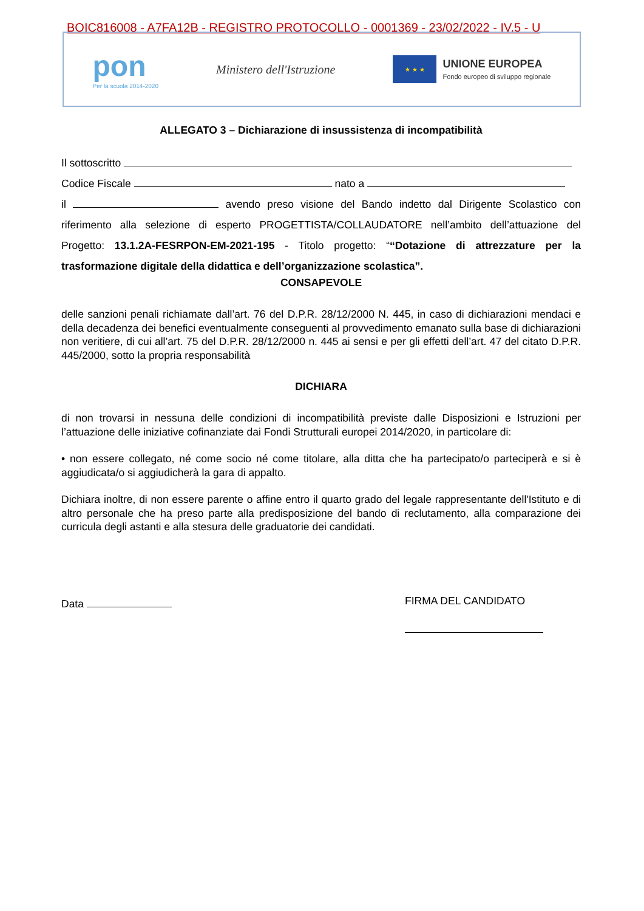BOIC816008 - A7FA12B - REGISTRO PROTOCOLLO - 0001369 - 23/02/2022 - IV.5 - U
pon
Per la scuola 2014-2020
Ministero dell'Istruzione
★ ★ ★
UNIONE EUROPEA
Fondo europeo di sviluppo regionale
ALLEGATO 3 – Dichiarazione di insussistenza di incompatibilità
Il sottoscritto
Codice Fiscale nato a
il avendo preso visione del Bando indetto dal Dirigente Scolastico con riferimento alla selezione di esperto PROGETTISTA/COLLAUDATORE nell’ambito dell’attuazione del Progetto: 13.1.2A-FESRPON-EM-2021-195 - Titolo progetto: ““Dotazione di attrezzature per la trasformazione digitale della didattica e dell’organizzazione scolastica”.
CONSAPEVOLE
delle sanzioni penali richiamate dall’art. 76 del D.P.R. 28/12/2000 N. 445, in caso di dichiarazioni mendaci e della decadenza dei benefici eventualmente conseguenti al provvedimento emanato sulla base di dichiarazioni non veritiere, di cui all’art. 75 del D.P.R. 28/12/2000 n. 445 ai sensi e per gli effetti dell’art. 47 del citato D.P.R. 445/2000, sotto la propria responsabilità
DICHIARA
di non trovarsi in nessuna delle condizioni di incompatibilità previste dalle Disposizioni e Istruzioni per l’attuazione delle iniziative cofinanziate dai Fondi Strutturali europei 2014/2020, in particolare di:
• non essere collegato, né come socio né come titolare, alla ditta che ha partecipato/o parteciperà e si è aggiudicata/o si aggiudicherà la gara di appalto.
Dichiara inoltre, di non essere parente o affine entro il quarto grado del legale rappresentante dell'Istituto e di altro personale che ha preso parte alla predisposizione del bando di reclutamento, alla comparazione dei curricula degli astanti e alla stesura delle graduatorie dei candidati.
Data FIRMA DEL CANDIDATO